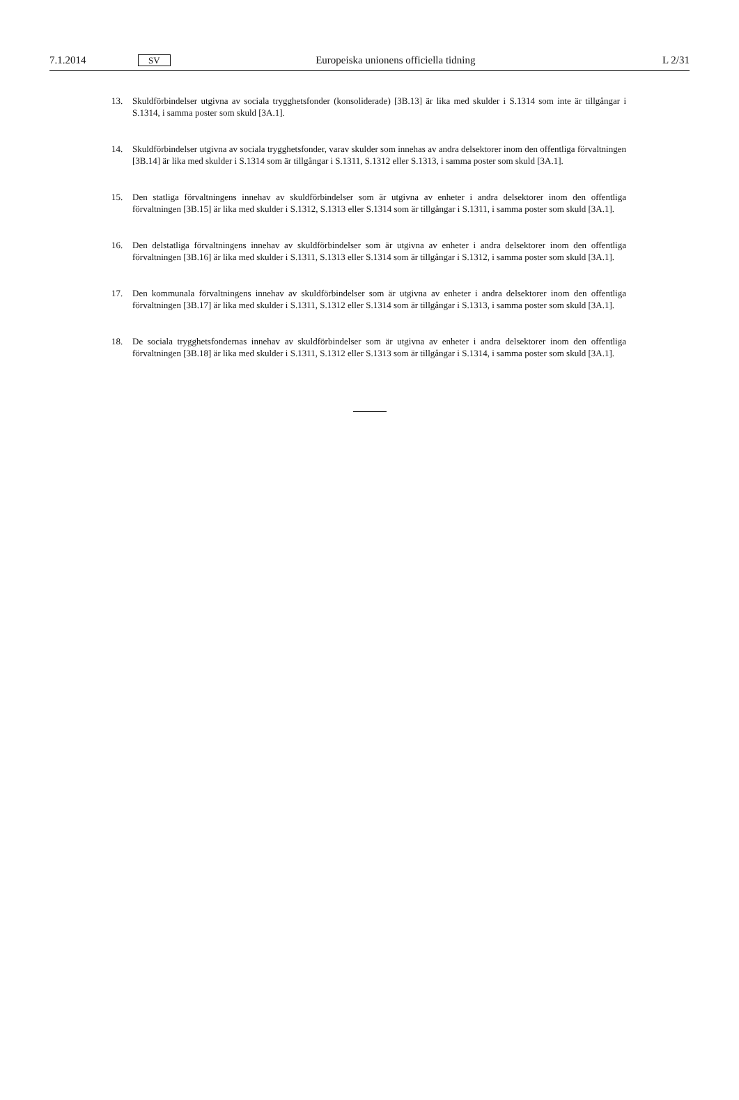7.1.2014 SV Europeiska unionens officiella tidning L 2/31
13. Skuldförbindelser utgivna av sociala trygghetsfonder (konsoliderade) [3B.13] är lika med skulder i S.1314 som inte är tillgångar i S.1314, i samma poster som skuld [3A.1].
14. Skuldförbindelser utgivna av sociala trygghetsfonder, varav skulder som innehas av andra delsektorer inom den offentliga förvaltningen [3B.14] är lika med skulder i S.1314 som är tillgångar i S.1311, S.1312 eller S.1313, i samma poster som skuld [3A.1].
15. Den statliga förvaltningens innehav av skuldförbindelser som är utgivna av enheter i andra delsektorer inom den offentliga förvaltningen [3B.15] är lika med skulder i S.1312, S.1313 eller S.1314 som är tillgångar i S.1311, i samma poster som skuld [3A.1].
16. Den delstatliga förvaltningens innehav av skuldförbindelser som är utgivna av enheter i andra delsektorer inom den offentliga förvaltningen [3B.16] är lika med skulder i S.1311, S.1313 eller S.1314 som är tillgångar i S.1312, i samma poster som skuld [3A.1].
17. Den kommunala förvaltningens innehav av skuldförbindelser som är utgivna av enheter i andra delsektorer inom den offentliga förvaltningen [3B.17] är lika med skulder i S.1311, S.1312 eller S.1314 som är tillgångar i S.1313, i samma poster som skuld [3A.1].
18. De sociala trygghetsfondernas innehav av skuldförbindelser som är utgivna av enheter i andra delsektorer inom den offentliga förvaltningen [3B.18] är lika med skulder i S.1311, S.1312 eller S.1313 som är tillgångar i S.1314, i samma poster som skuld [3A.1].